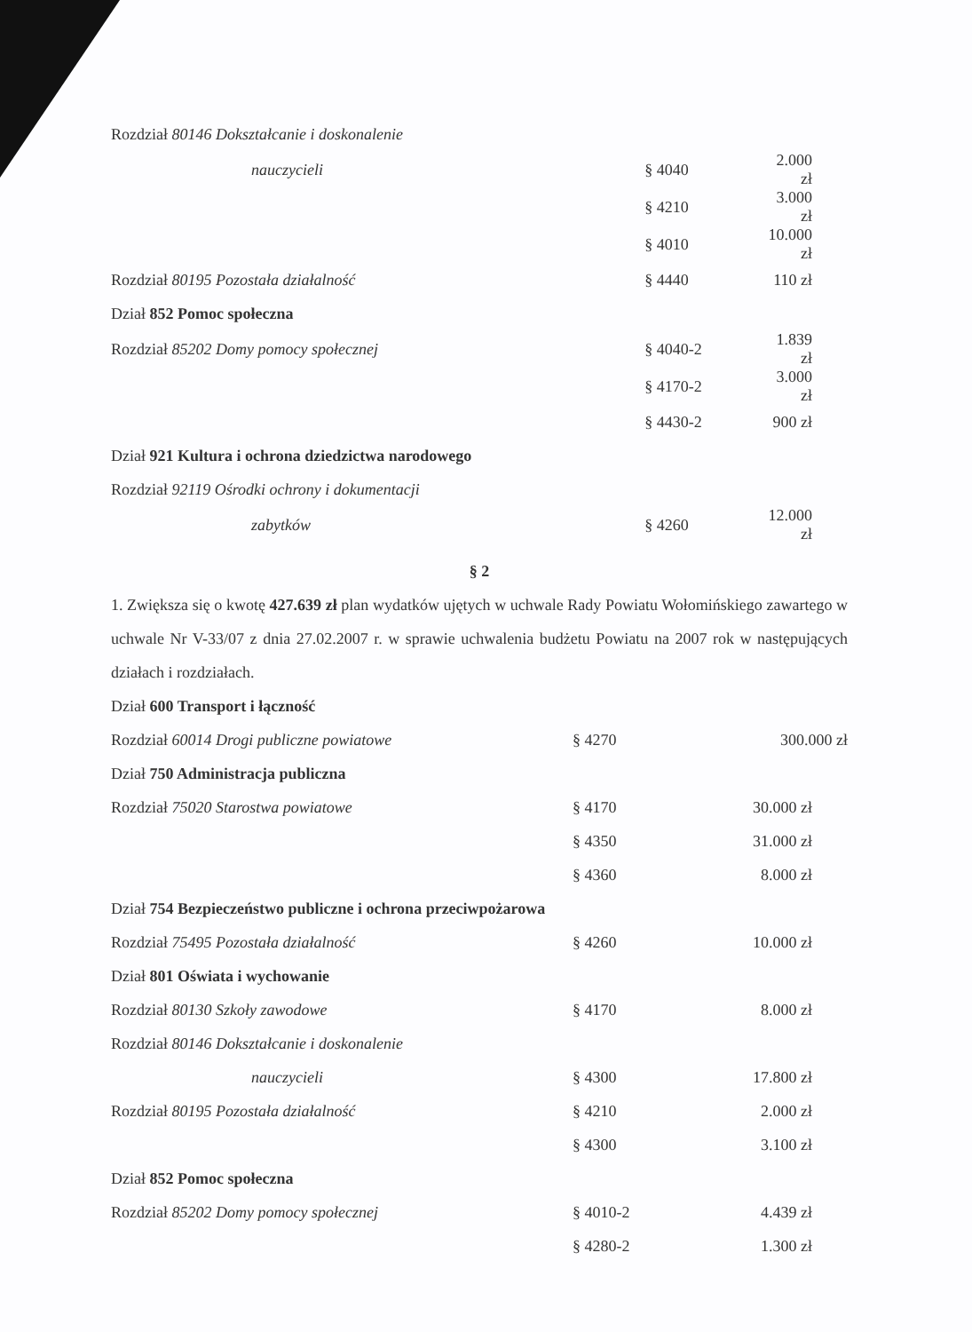| Rozdział 80146 Dokształcanie i doskonalenie | | |
| nauczycieli | § 4040 | 2.000 zł |
| | § 4210 | 3.000 zł |
| | § 4010 | 10.000 zł |
| Rozdział 80195 Pozostała działalność | § 4440 | 110 zł |
| Dział 852 Pomoc społeczna | | |
| Rozdział 85202 Domy pomocy społecznej | § 4040-2 | 1.839 zł |
| | § 4170-2 | 3.000 zł |
| | § 4430-2 | 900 zł |
| Dział 921 Kultura i ochrona dziedzictwa narodowego | | |
| Rozdział 92119 Ośrodki ochrony i dokumentacji | | |
| zabytków | § 4260 | 12.000 zł |
§ 2
1. Zwiększa się o kwotę 427.639 zł plan wydatków ujętych w uchwale Rady Powiatu Wołomińskiego zawartego w uchwale Nr V-33/07 z dnia 27.02.2007 r. w sprawie uchwalenia budżetu Powiatu na 2007 rok w następujących działach i rozdziałach.
| Dział 600 Transport i łączność | | |
| Rozdział 60014 Drogi publiczne powiatowe | § 4270 | 300.000 zł |
| Dział 750 Administracja publiczna | | |
| Rozdział 75020 Starostwa powiatowe | § 4170 | 30.000 zł |
| | § 4350 | 31.000 zł |
| | § 4360 | 8.000 zł |
| Dział 754 Bezpieczeństwo publiczne i ochrona przeciwpożarowa | | |
| Rozdział 75495 Pozostała działalność | § 4260 | 10.000 zł |
| Dział 801 Oświata i wychowanie | | |
| Rozdział 80130 Szkoły zawodowe | § 4170 | 8.000 zł |
| Rozdział 80146 Dokształcanie i doskonalenie | | |
| nauczycieli | § 4300 | 17.800 zł |
| Rozdział 80195 Pozostała działalność | § 4210 | 2.000 zł |
| | § 4300 | 3.100 zł |
| Dział 852 Pomoc społeczna | | |
| Rozdział 85202 Domy pomocy społecznej | § 4010-2 | 4.439 zł |
| | § 4280-2 | 1.300 zł |